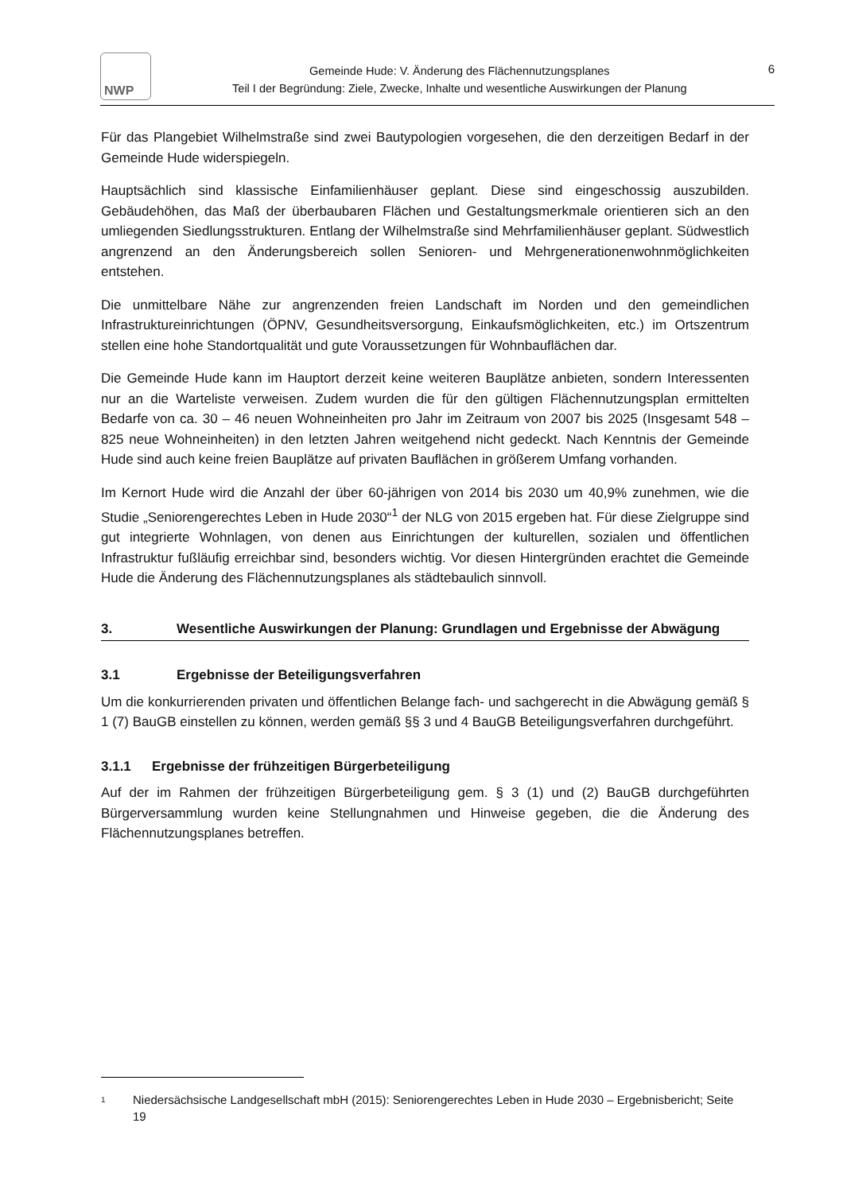NWP
Gemeinde Hude: V. Änderung des Flächennutzungsplanes
Teil I der Begründung: Ziele, Zwecke, Inhalte und wesentliche Auswirkungen der Planung
6
Für das Plangebiet Wilhelmstraße sind zwei Bautypologien vorgesehen, die den derzeitigen Bedarf in der Gemeinde Hude widerspiegeln.
Hauptsächlich sind klassische Einfamilienhäuser geplant. Diese sind eingeschossig auszubilden. Gebäudehöhen, das Maß der überbaubaren Flächen und Gestaltungsmerkmale orientieren sich an den umliegenden Siedlungsstrukturen. Entlang der Wilhelmstraße sind Mehrfamilienhäuser geplant. Südwestlich angrenzend an den Änderungsbereich sollen Senioren- und Mehrgenerationenwohnmöglichkeiten entstehen.
Die unmittelbare Nähe zur angrenzenden freien Landschaft im Norden und den gemeindlichen Infrastruktureinrichtungen (ÖPNV, Gesundheitsversorgung, Einkaufsmöglichkeiten, etc.) im Ortszentrum stellen eine hohe Standortqualität und gute Voraussetzungen für Wohnbauflächen dar.
Die Gemeinde Hude kann im Hauptort derzeit keine weiteren Bauplätze anbieten, sondern Interessenten nur an die Warteliste verweisen. Zudem wurden die für den gültigen Flächennutzungsplan ermittelten Bedarfe von ca. 30 – 46 neuen Wohneinheiten pro Jahr im Zeitraum von 2007 bis 2025 (Insgesamt 548 – 825 neue Wohneinheiten) in den letzten Jahren weitgehend nicht gedeckt. Nach Kenntnis der Gemeinde Hude sind auch keine freien Bauplätze auf privaten Bauflächen in größerem Umfang vorhanden.
Im Kernort Hude wird die Anzahl der über 60-jährigen von 2014 bis 2030 um 40,9% zunehmen, wie die Studie „Seniorengerechtes Leben in Hude 2030“<sup>1</sup> der NLG von 2015 ergeben hat. Für diese Zielgruppe sind gut integrierte Wohnlagen, von denen aus Einrichtungen der kulturellen, sozialen und öffentlichen Infrastruktur fußläufig erreichbar sind, besonders wichtig. Vor diesen Hintergründen erachtet die Gemeinde Hude die Änderung des Flächennutzungsplanes als städtebaulich sinnvoll.
3. Wesentliche Auswirkungen der Planung: Grundlagen und Ergebnisse der Abwägung
3.1 Ergebnisse der Beteiligungsverfahren
Um die konkurrierenden privaten und öffentlichen Belange fach- und sachgerecht in die Abwägung gemäß § 1 (7) BauGB einstellen zu können, werden gemäß §§ 3 und 4 BauGB Beteiligungsverfahren durchgeführt.
3.1.1 Ergebnisse der frühzeitigen Bürgerbeteiligung
Auf der im Rahmen der frühzeitigen Bürgerbeteiligung gem. § 3 (1) und (2) BauGB durchgeführten Bürgerversammlung wurden keine Stellungnahmen und Hinweise gegeben, die die Änderung des Flächennutzungsplanes betreffen.
1 Niedersächsische Landgesellschaft mbH (2015): Seniorengerechtes Leben in Hude 2030 – Ergebnisbericht; Seite 19